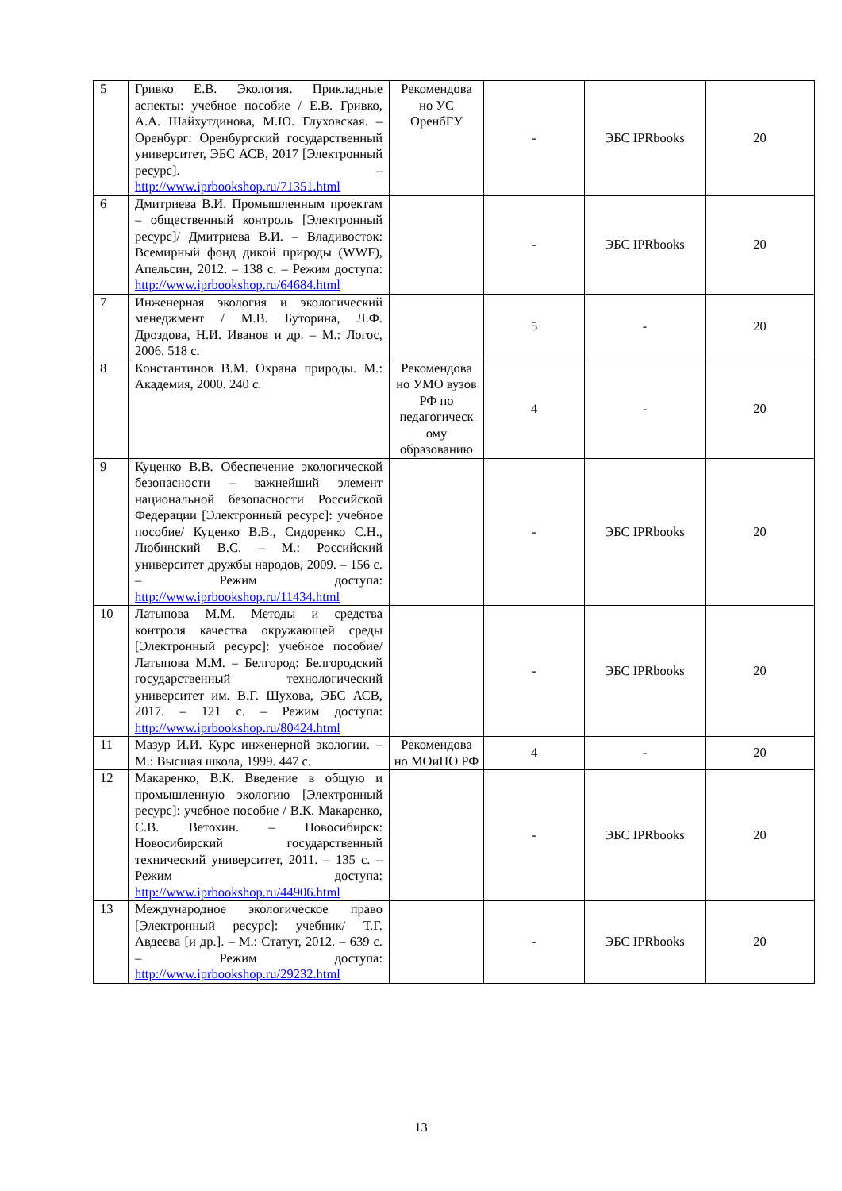| 5 | Гривко Е.В. Экология. Прикладные аспекты: учебное пособие / Е.В. Гривко, А.А. Шайхутдинова, М.Ю. Глуховская. – Оренбург: Оренбургский государственный университет, ЭБС АСВ, 2017 [Электронный ресурс]. – http://www.iprbookshop.ru/71351.html | Рекомендова но УС ОренбГУ | - | ЭБС IPRbooks | 20 |
| 6 | Дмитриева В.И. Промышленным проектам – общественный контроль [Электронный ресурс]/ Дмитриева В.И. – Владивосток: Всемирный фонд дикой природы (WWF), Апельсин, 2012. – 138 с. – Режим доступа: http://www.iprbookshop.ru/64684.html | | - | ЭБС IPRbooks | 20 |
| 7 | Инженерная экология и экологический менеджмент / М.В. Буторина, Л.Ф. Дроздова, Н.И. Иванов и др. – М.: Логос, 2006. 518 с. | | 5 | - | 20 |
| 8 | Константинов В.М. Охрана природы. М.: Академия, 2000. 240 с. | Рекомендова но УМО вузов РФ по педагогическ ому образованию | 4 | - | 20 |
| 9 | Куценко В.В. Обеспечение экологической безопасности – важнейший элемент национальной безопасности Российской Федерации [Электронный ресурс]: учебное пособие/ Куценко В.В., Сидоренко С.Н., Любинский В.С. – М.: Российский университет дружбы народов, 2009. – 156 с. – Режим доступа: http://www.iprbookshop.ru/11434.html | | - | ЭБС IPRbooks | 20 |
| 10 | Латыпова М.М. Методы и средства контроля качества окружающей среды [Электронный ресурс]: учебное пособие/ Латыпова М.М. – Белгород: Белгородский государственный технологический университет им. В.Г. Шухова, ЭБС АСВ, 2017. – 121 с. – Режим доступа: http://www.iprbookshop.ru/80424.html | | - | ЭБС IPRbooks | 20 |
| 11 | Мазур И.И. Курс инженерной экологии. – М.: Высшая школа, 1999. 447 с. | Рекомендова но МОиПО РФ | 4 | - | 20 |
| 12 | Макаренко, В.К. Введение в общую и промышленную экологию [Электронный ресурс]: учебное пособие / В.К. Макаренко, С.В. Ветохин. – Новосибирск: Новосибирский государственный технический университет, 2011. – 135 с. – Режим доступа: http://www.iprbookshop.ru/44906.html | | - | ЭБС IPRbooks | 20 |
| 13 | Международное экологическое право [Электронный ресурс]: учебник/ Т.Г. Авдеева [и др.]. – М.: Статут, 2012. – 639 с. – Режим доступа: http://www.iprbookshop.ru/29232.html | | - | ЭБС IPRbooks | 20 |
13